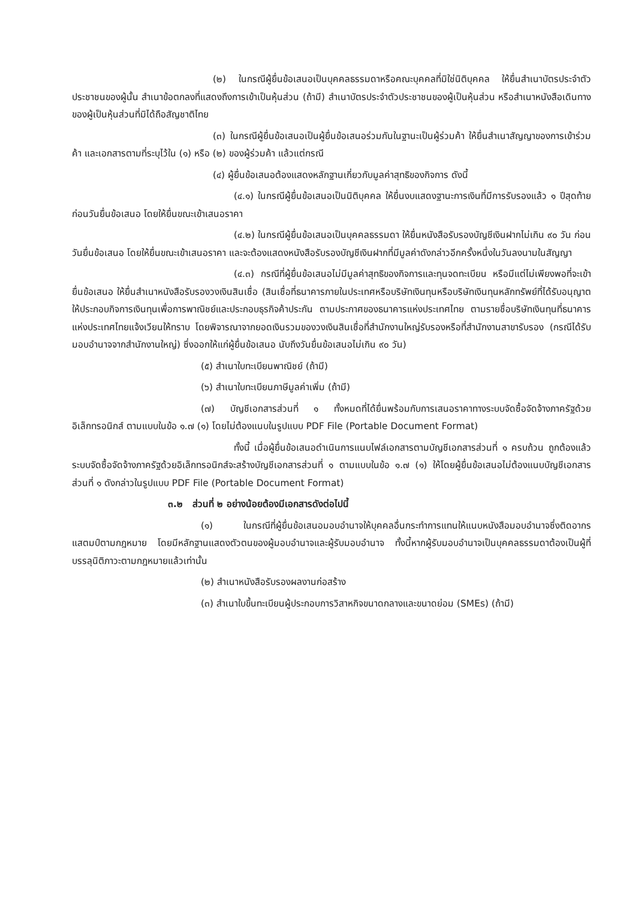(๒) ในกรณีผู้ยื่นข้อเสนอเป็นบุคคลธรรมดาหรือคณะบุคคลที่มิใช่นิติบุคคล ให้ยื่นสำเนาบัตรประจำตัวประชาชนของผู้นั้น สำเนาข้อตกลงที่แสดงถึงการเข้าเป็นหุ้นส่วน (ถ้ามี) สำเนาบัตรประจำตัวประชาชนของผู้เป็นหุ้นส่วน หรือสำเนาหนังสือเดินทางของผู้เป็นหุ้นส่วนที่มิได้ถือสัญชาติไทย
(๓) ในกรณีผู้ยื่นข้อเสนอเป็นผู้ยื่นข้อเสนอร่วมกันในฐานะเป็นผู้ร่วมค้า ให้ยื่นสำเนาสัญญาของการเข้าร่วมค้า และเอกสารตามที่ระบุไว้ใน (๑) หรือ (๒) ของผู้ร่วมค้า แล้วแต่กรณี
(๔) ผู้ยื่นข้อเสนอต้องแสดงหลักฐานเกี่ยวกับมูลค่าสุทธิของกิจการ ดังนี้
(๔.๑) ในกรณีผู้ยื่นข้อเสนอเป็นนิติบุคคล ให้ยื่นงบแสดงฐานะการเงินที่มีการรับรองแล้ว ๑ ปีสุดท้ายก่อนวันยื่นข้อเสนอ โดยให้ยื่นขณะเข้าเสนอราคา
(๔.๒) ในกรณีผู้ยื่นข้อเสนอเป็นบุคคลธรรมดา ให้ยื่นหนังสือรับรองบัญชีเงินฝากไม่เกิน ๙๐ วัน ก่อนวันยื่นข้อเสนอ โดยให้ยื่นขณะเข้าเสนอราคา และจะต้องแสดงหนังสือรับรองบัญชีเงินฝากที่มีมูลค่าดังกล่าวอีกครั้งหนึ่งในวันลงนามในสัญญา
(๔.๓) กรณีที่ผู้ยื่นข้อเสนอไม่มีมูลค่าสุทธิของกิจการและทุนจดทะเบียน หรือมีแต่ไม่เพียงพอที่จะเข้ายื่นข้อเสนอ ให้ยื่นสำเนาหนังสือรับรองวงเงินสินเชื่อ (สินเชื่อที่ธนาคารภายในประเทศหรือบริษัทเงินทุนหรือบริษัทเงินทุนหลักทรัพย์ที่ได้รับอนุญาตให้ประกอบกิจการเงินทุนเพื่อการพาณิชย์และประกอบธุรกิจค้าประกัน ตามประกาศของธนาคารแห่งประเทศไทย ตามรายชื่อบริษัทเงินทุนที่ธนาคารแห่งประเทศไทยแจ้งเวียนให้ทราบ โดยพิจารณาจากยอดเงินรวมของวงเงินสินเชื่อที่สำนักงานใหญ่รับรองหรือที่สำนักงานสาขารับรอง (กรณีได้รับมอบอำนาจจากสำนักงานใหญ่) ซึ่งออกให้แก่ผู้ยื่นข้อเสนอ นับถึงวันยื่นข้อเสนอไม่เกิน ๙๐ วัน)
(๕) สำเนาใบทะเบียนพาณิชย์ (ถ้ามี)
(๖) สำเนาใบทะเบียนภาษีมูลค่าเพิ่ม (ถ้ามี)
(๗) บัญชีเอกสารส่วนที่ ๑ ทั้งหมดที่ได้ยื่นพร้อมกับการเสนอราคาทางระบบจัดซื้อจัดจ้างภาครัฐด้วยอิเล็กทรอนิกส์ ตามแบบในข้อ ๑.๗ (๑) โดยไม่ต้องแนบในรูปแบบ PDF File (Portable Document Format)
ทั้งนี้ เมื่อผู้ยื่นข้อเสนอดำเนินการแนบไฟล์เอกสารตามบัญชีเอกสารส่วนที่ ๑ ครบถ้วน ถูกต้องแล้ว ระบบจัดซื้อจัดจ้างภาครัฐด้วยอิเล็กทรอนิกส์จะสร้างบัญชีเอกสารส่วนที่ ๑ ตามแบบในข้อ ๑.๗ (๑) ให้โดยผู้ยื่นข้อเสนอไม่ต้องแนบบัญชีเอกสารส่วนที่ ๑ ดังกล่าวในรูปแบบ PDF File (Portable Document Format)
๓.๒ ส่วนที่ ๒ อย่างน้อยต้องมีเอกสารดังต่อไปนี้
(๑) ในกรณีที่ผู้ยื่นข้อเสนอมอบอำนาจให้บุคคลอื่นกระทำการแทนให้แนบหนังสือมอบอำนาจซึ่งติดอากรแสตมป์ตามกฎหมาย โดยมีหลักฐานแสดงตัวตนของผู้มอบอำนาจและผู้รับมอบอำนาจ ทั้งนี้หากผู้รับมอบอำนาจเป็นบุคคลธรรมดาต้องเป็นผู้ที่บรรลุนิติภาวะตามกฎหมายแล้วเท่านั้น
(๒) สำเนาหนังสือรับรองผลงานก่อสร้าง
(๓) สำเนาใบขึ้นทะเบียนผู้ประกอบการวิสาหกิจขนาดกลางและขนาดย่อม (SMEs) (ถ้ามี)